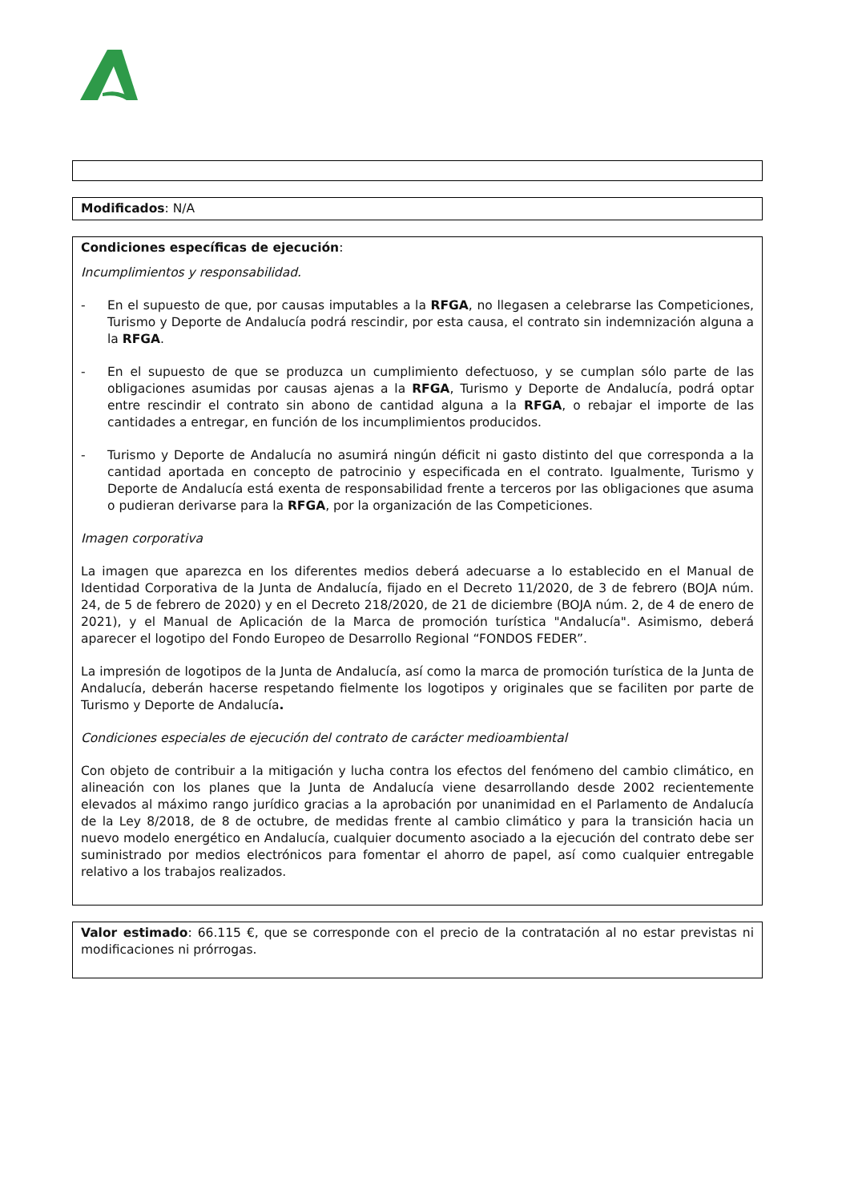Modificados: N/A
Condiciones específicas de ejecución:
Incumplimientos y responsabilidad.
- En el supuesto de que, por causas imputables a la RFGA, no llegasen a celebrarse las Competiciones, Turismo y Deporte de Andalucía podrá rescindir, por esta causa, el contrato sin indemnización alguna a la RFGA.
- En el supuesto de que se produzca un cumplimiento defectuoso, y se cumplan sólo parte de las obligaciones asumidas por causas ajenas a la RFGA, Turismo y Deporte de Andalucía, podrá optar entre rescindir el contrato sin abono de cantidad alguna a la RFGA, o rebajar el importe de las cantidades a entregar, en función de los incumplimientos producidos.
- Turismo y Deporte de Andalucía no asumirá ningún déficit ni gasto distinto del que corresponda a la cantidad aportada en concepto de patrocinio y especificada en el contrato. Igualmente, Turismo y Deporte de Andalucía está exenta de responsabilidad frente a terceros por las obligaciones que asuma o pudieran derivarse para la RFGA, por la organización de las Competiciones.
Imagen corporativa
La imagen que aparezca en los diferentes medios deberá adecuarse a lo establecido en el Manual de Identidad Corporativa de la Junta de Andalucía, fijado en el Decreto 11/2020, de 3 de febrero (BOJA núm. 24, de 5 de febrero de 2020) y en el Decreto 218/2020, de 21 de diciembre (BOJA núm. 2, de 4 de enero de 2021), y el Manual de Aplicación de la Marca de promoción turística "Andalucía". Asimismo, deberá aparecer el logotipo del Fondo Europeo de Desarrollo Regional “FONDOS FEDER”.
La impresión de logotipos de la Junta de Andalucía, así como la marca de promoción turística de la Junta de Andalucía, deberán hacerse respetando fielmente los logotipos y originales que se faciliten por parte de Turismo y Deporte de Andalucía.
Condiciones especiales de ejecución del contrato de carácter medioambiental
Con objeto de contribuir a la mitigación y lucha contra los efectos del fenómeno del cambio climático, en alineación con los planes que la Junta de Andalucía viene desarrollando desde 2002 recientemente elevados al máximo rango jurídico gracias a la aprobación por unanimidad en el Parlamento de Andalucía de la Ley 8/2018, de 8 de octubre, de medidas frente al cambio climático y para la transición hacia un nuevo modelo energético en Andalucía, cualquier documento asociado a la ejecución del contrato debe ser suministrado por medios electrónicos para fomentar el ahorro de papel, así como cualquier entregable relativo a los trabajos realizados.
Valor estimado: 66.115 €, que se corresponde con el precio de la contratación al no estar previstas ni modificaciones ni prórrogas.